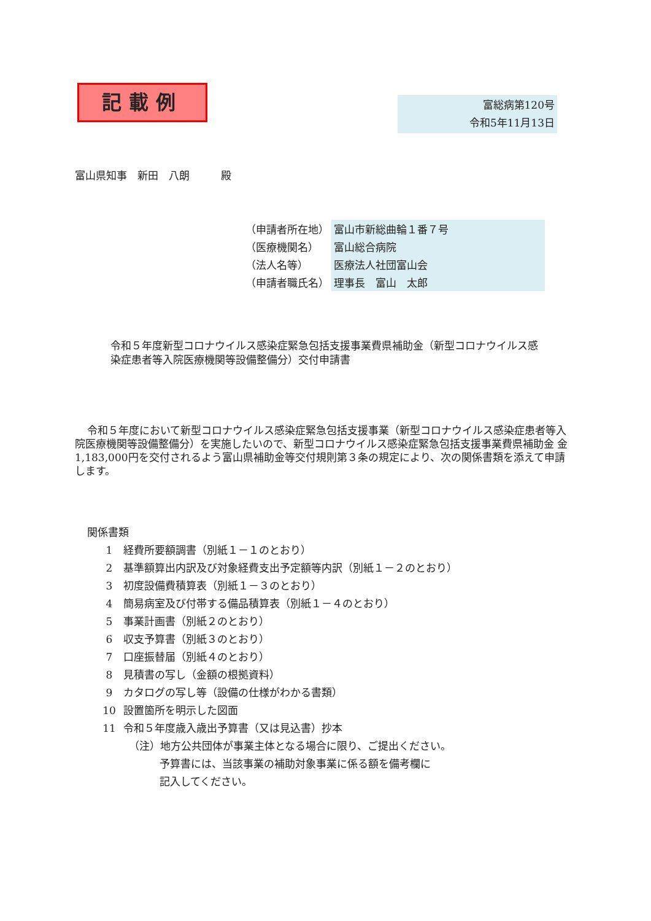記載例
富総病第120号
令和5年11月13日
富山県知事　新田　八朗　　　殿
| （申請者所在地） | 富山市新総曲輪１番７号 |
| （医療機関名） | 富山総合病院 |
| （法人名等） | 医療法人社団富山会 |
| （申請者職氏名） | 理事長 富山 太郎 |
令和５年度新型コロナウイルス感染症緊急包括支援事業費県補助金（新型コロナウイルス感染症患者等入院医療機関等設備整備分）交付申請書
令和５年度において新型コロナウイルス感染症緊急包括支援事業（新型コロナウイルス感染症患者等入院医療機関等設備整備分）を実施したいので、新型コロナウイルス感染症緊急包括支援事業費県補助金 金1,183,000円を交付されるよう富山県補助金等交付規則第３条の規定により、次の関係書類を添えて申請します。
関係書類
1 経費所要額調書（別紙１－１のとおり）
2 基準額算出内訳及び対象経費支出予定額等内訳（別紙１－２のとおり）
3 初度設備費積算表（別紙１－３のとおり）
4 簡易病室及び付帯する備品積算表（別紙１－４のとおり）
5 事業計画書（別紙２のとおり）
6 収支予算書（別紙３のとおり）
7 口座振替届（別紙４のとおり）
8 見積書の写し（金額の根拠資料）
9 カタログの写し等（設備の仕様がわかる書類）
10 設置箇所を明示した図面
11 令和５年度歳入歳出予算書（又は見込書）抄本
（注）地方公共団体が事業主体となる場合に限り、ご提出ください。
予算書には、当該事業の補助対象事業に係る額を備考欄に
記入してください。